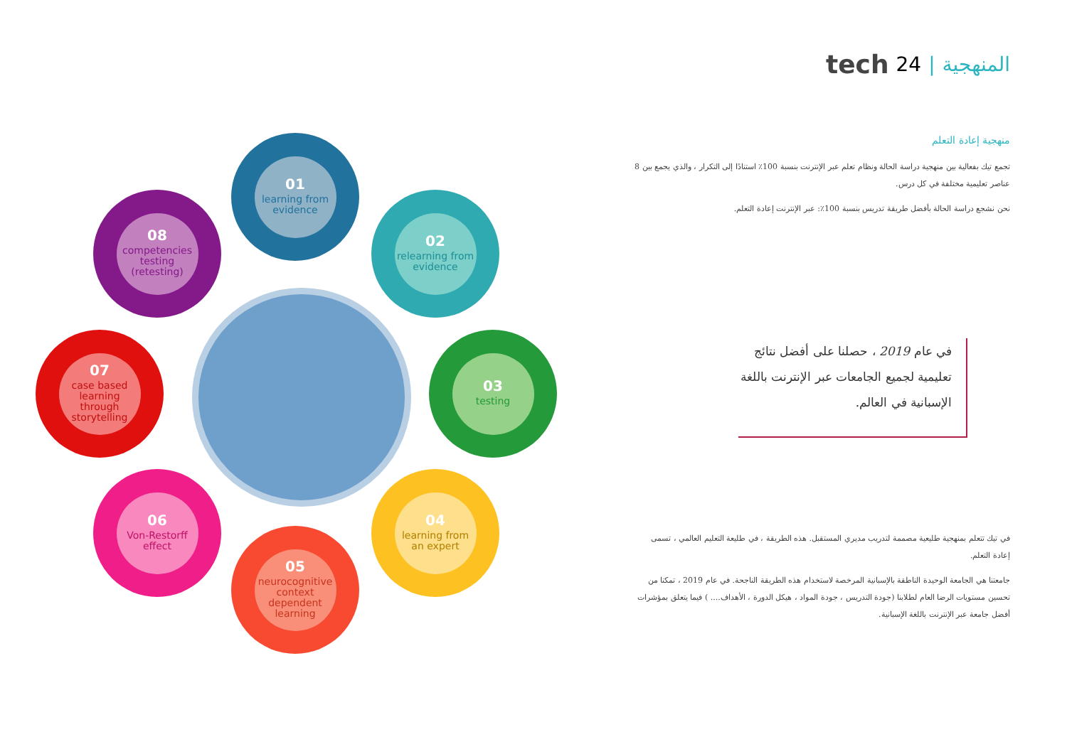tech 24 | المنهجية
01
learning from evidence
02
relearning from evidence
03
testing
04
learning from an expert
05
neurocognitive context dependent learning
06
Von-Restorff effect
07
case based learning through storytelling
08
competencies testing (retesting)
منهجية إعادة التعلم
تجمع تيك بفعالية بين منهجية دراسة الحالة ونظام تعلم عبر الإنترنت بنسبة 100٪ استنادًا إلى التكرار ، والذي يجمع بين 8 عناصر تعليمية مختلفة في كل درس.
نحن نشجع دراسة الحالة بأفضل طريقة تدريس بنسبة 100٪: عبر الإنترنت إعادة التعلم.
في عام 2019 ، حصلنا على أفضل نتائج تعليمية لجميع الجامعات عبر الإنترنت باللغة الإسبانية في العالم.
في تيك تتعلم بمنهجية طليعية مصممة لتدريب مديري المستقبل. هذه الطريقة ، في طليعة التعليم العالمي ، تسمى إعادة التعلم.
جامعتنا هي الجامعة الوحيدة الناطقة بالإسبانية المرخصة لاستخدام هذه الطريقة الناجحة. في عام 2019 ، تمكنا من تحسين مستويات الرضا العام لطلابنا (جودة التدريس ، جودة المواد ، هيكل الدورة ، الأهداف.... ) فيما يتعلق بمؤشرات أفضل جامعة عبر الإنترنت باللغة الإسبانية.